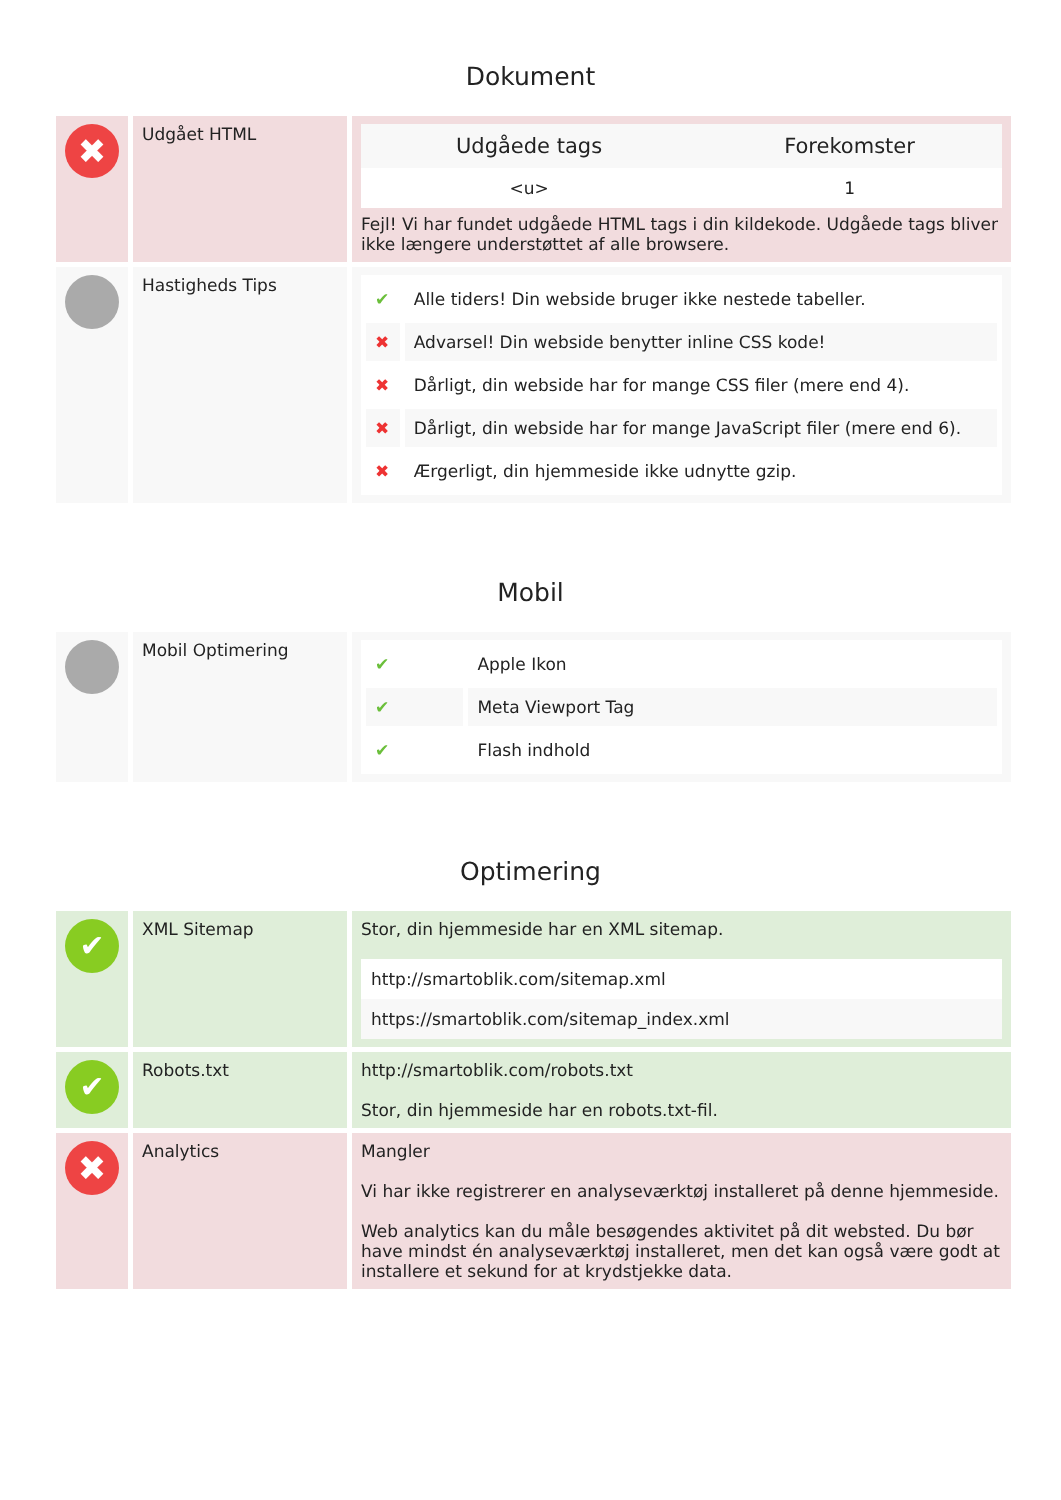Dokument
| ✖ | Udgået HTML | / Udgåede tags / Forekomster / / --- / --- / / <u> / 1 / Fejl! Vi har fundet udgåede HTML tags i din kildekode. Udgåede tags bliver ikke længere understøttet af alle browsere. |
| | Hastigheds Tips | / ✔ / Alle tiders! Din webside bruger ikke nestede tabeller. / / ✖ / Advarsel! Din webside benytter inline CSS kode! / / ✖ / Dårligt, din webside har for mange CSS filer (mere end 4). / / ✖ / Dårligt, din webside har for mange JavaScript filer (mere end 6). / / ✖ / Ærgerligt, din hjemmeside ikke udnytte gzip. / |
Mobil
| | Mobil Optimering | / ✔ / Apple Ikon / / ✔ / Meta Viewport Tag / / ✔ / Flash indhold / |
Optimering
| ✔ | XML Sitemap | Stor, din hjemmeside har en XML sitemap. / http://smartoblik.com/sitemap.xml / / https://smartoblik.com/sitemap_index.xml / |
| ✔ | Robots.txt | http://smartoblik.com/robots.txt Stor, din hjemmeside har en robots.txt-fil. |
| ✖ | Analytics | Mangler Vi har ikke registrerer en analyseværktøj installeret på denne hjemmeside. Web analytics kan du måle besøgendes aktivitet på dit websted. Du bør have mindst én analyseværktøj installeret, men det kan også være godt at installere et sekund for at krydstjekke data. |